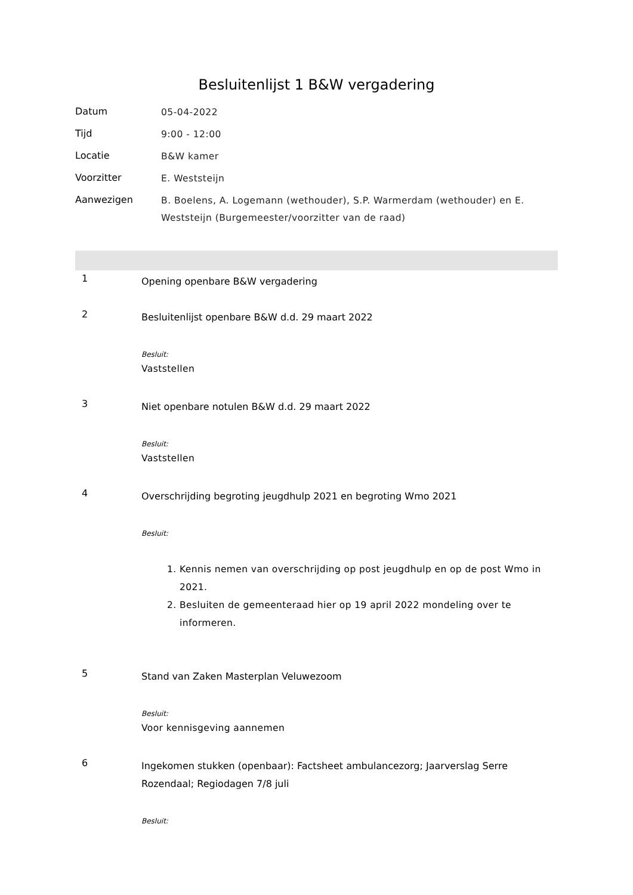Besluitenlijst 1 B&W vergadering
Datum
05-04-2022
Tijd
9:00 - 12:00
Locatie
B&W kamer
Voorzitter
E. Weststeijn
Aanwezigen
B. Boelens, A. Logemann (wethouder), S.P. Warmerdam (wethouder) en E. Weststeijn (Burgemeester/voorzitter van de raad)
1
Opening openbare B&W vergadering
2
Besluitenlijst openbare B&W d.d. 29 maart 2022
Besluit:
Vaststellen
3
Niet openbare notulen B&W d.d. 29 maart 2022
Besluit:
Vaststellen
4
Overschrijding begroting jeugdhulp 2021 en begroting Wmo 2021
Besluit:
1. Kennis nemen van overschrijding op post jeugdhulp en op de post Wmo in 2021.
2. Besluiten de gemeenteraad hier op 19 april 2022 mondeling over te informeren.
5
Stand van Zaken Masterplan Veluwezoom
Besluit:
Voor kennisgeving aannemen
6
Ingekomen stukken (openbaar): Factsheet ambulancezorg; Jaarverslag Serre Rozendaal; Regiodagen 7/8 juli
Besluit: